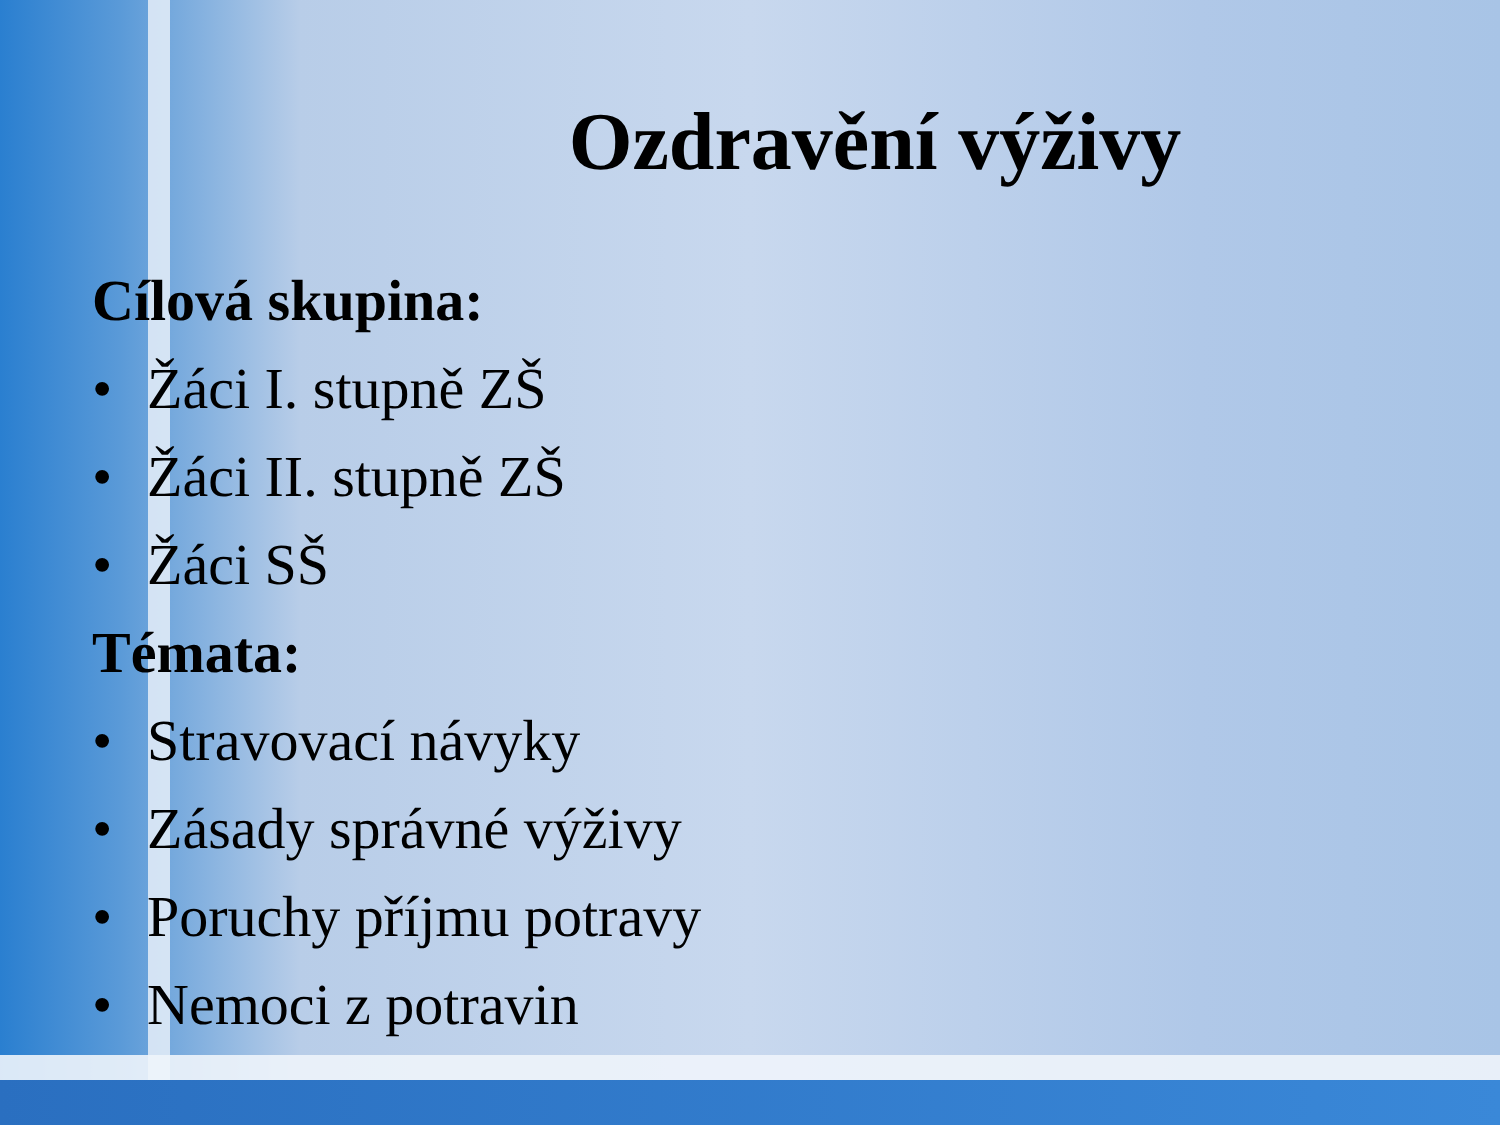Ozdravění výživy
Cílová skupina:
• Žáci I. stupně ZŠ
• Žáci II. stupně ZŠ
• Žáci SŠ
Témata:
• Stravovací návyky
• Zásady správné výživy
• Poruchy příjmu potravy
• Nemoci z potravin